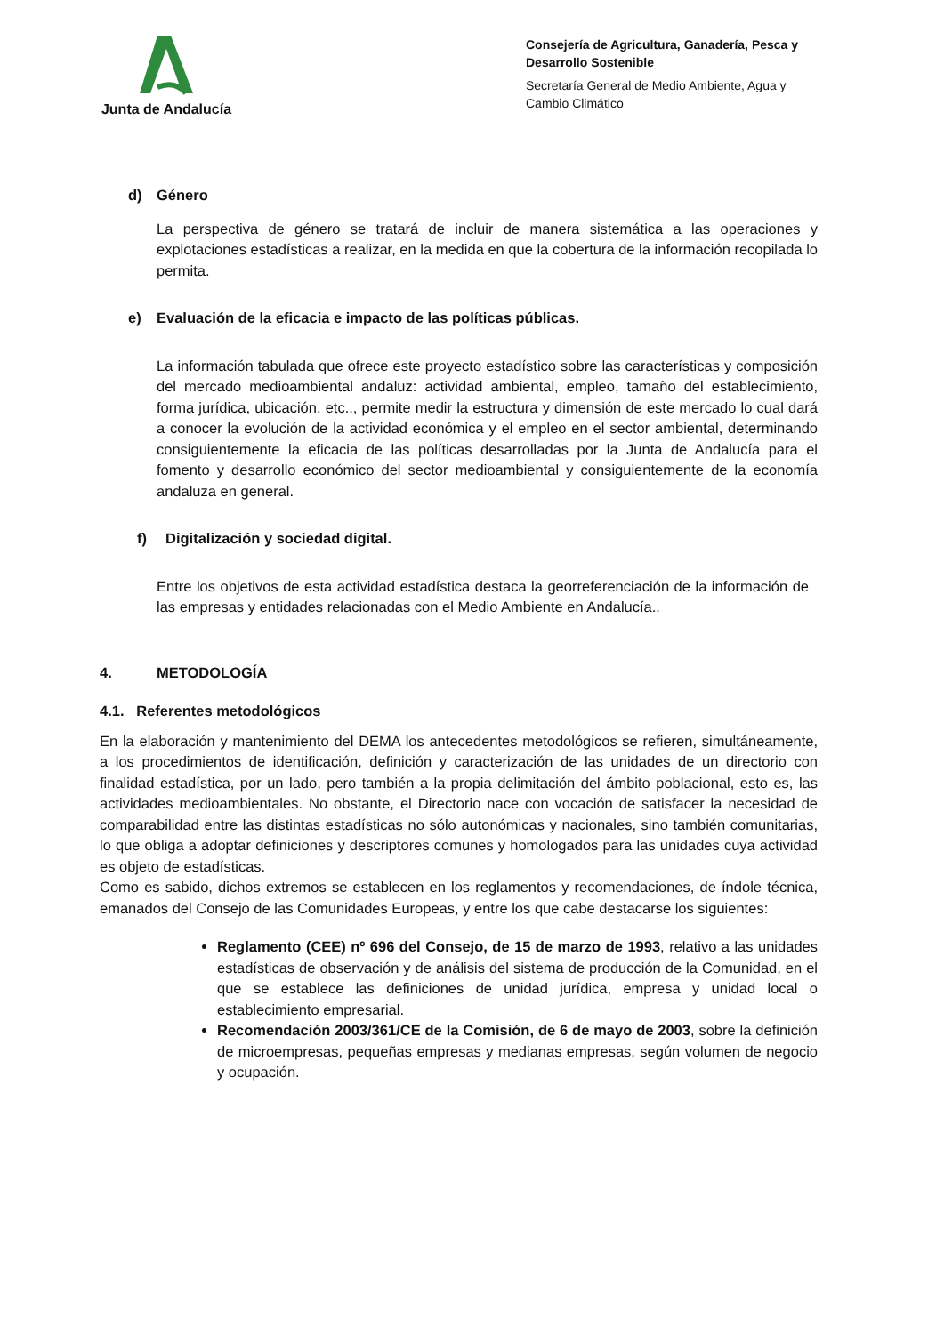Junta de Andalucía
Consejería de Agricultura, Ganadería, Pesca y Desarrollo Sostenible
Secretaría General de Medio Ambiente, Agua y Cambio Climático
d) Género
La perspectiva de género se tratará de incluir de manera sistemática a las operaciones y explotaciones estadísticas a realizar, en la medida en que la cobertura de la información recopilada lo permita.
e) Evaluación de la eficacia e impacto de las políticas públicas.
La información tabulada que ofrece este proyecto estadístico sobre las características y composición del mercado medioambiental andaluz: actividad ambiental, empleo, tamaño del establecimiento, forma jurídica, ubicación, etc.., permite medir la estructura y dimensión de este mercado lo cual dará a conocer la evolución de la actividad económica y el empleo en el sector ambiental, determinando consiguientemente la eficacia de las políticas desarrolladas por la Junta de Andalucía para el fomento y desarrollo económico del sector medioambiental y consiguientemente de la economía andaluza en general.
f) Digitalización y sociedad digital.
Entre los objetivos de esta actividad estadística destaca la georreferenciación de la información de las empresas y entidades relacionadas con el Medio Ambiente en Andalucía..
4. METODOLOGÍA
4.1. Referentes metodológicos
En la elaboración y mantenimiento del DEMA los antecedentes metodológicos se refieren, simultáneamente, a los procedimientos de identificación, definición y caracterización de las unidades de un directorio con finalidad estadística, por un lado, pero también a la propia delimitación del ámbito poblacional, esto es, las actividades medioambientales. No obstante, el Directorio nace con vocación de satisfacer la necesidad de comparabilidad entre las distintas estadísticas no sólo autonómicas y nacionales, sino también comunitarias, lo que obliga a adoptar definiciones y descriptores comunes y homologados para las unidades cuya actividad es objeto de estadísticas.
Como es sabido, dichos extremos se establecen en los reglamentos y recomendaciones, de índole técnica, emanados del Consejo de las Comunidades Europeas, y entre los que cabe destacarse los siguientes:
Reglamento (CEE) nº 696 del Consejo, de 15 de marzo de 1993, relativo a las unidades estadísticas de observación y de análisis del sistema de producción de la Comunidad, en el que se establece las definiciones de unidad jurídica, empresa y unidad local o establecimiento empresarial.
Recomendación 2003/361/CE de la Comisión, de 6 de mayo de 2003, sobre la definición de microempresas, pequeñas empresas y medianas empresas, según volumen de negocio y ocupación.